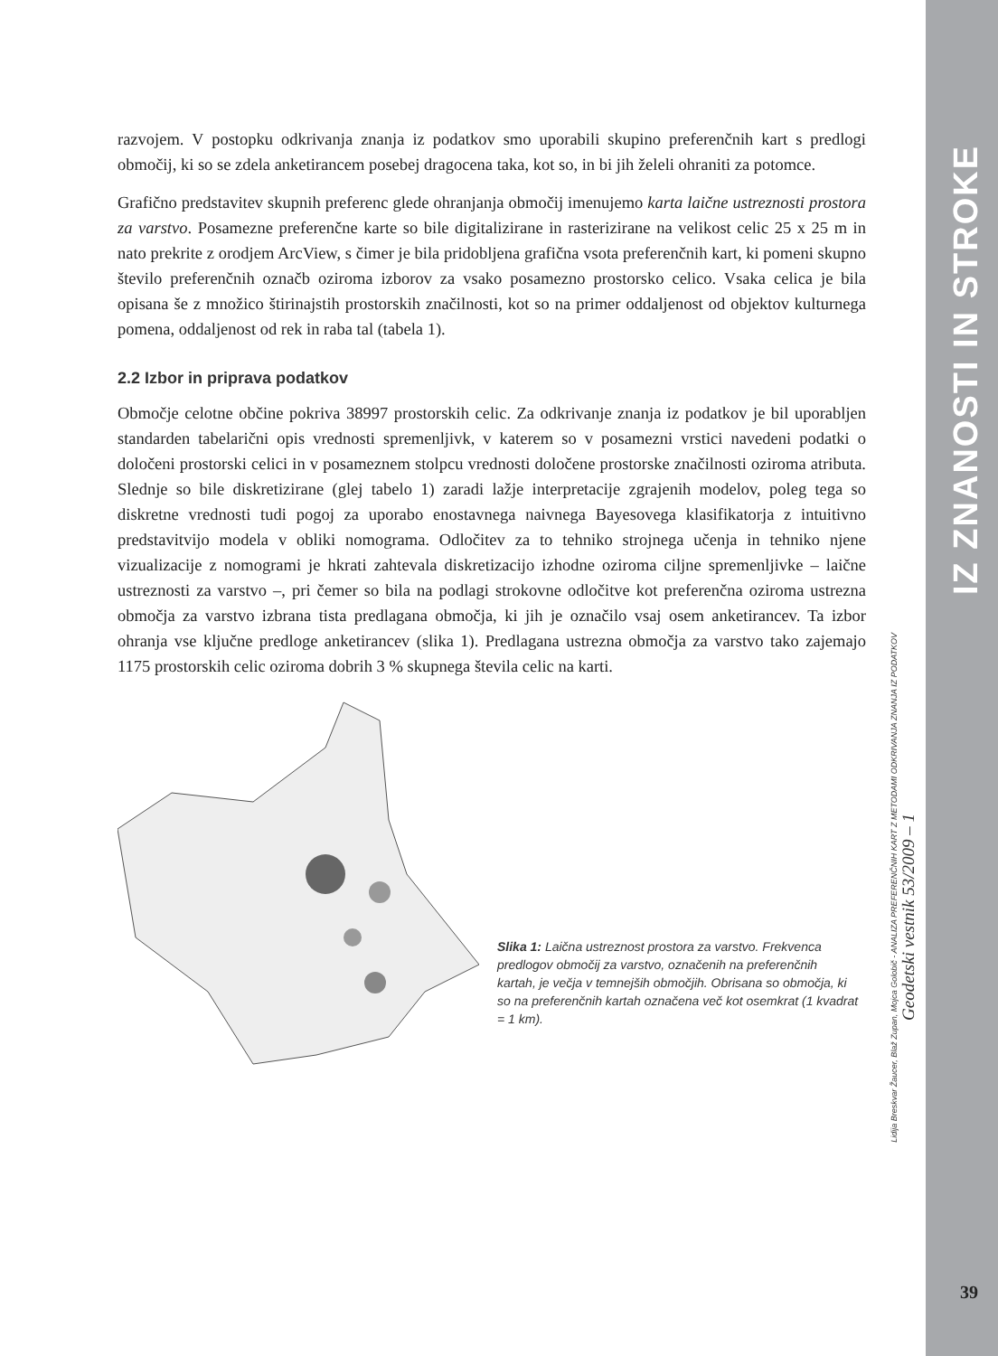razvojem. V postopku odkrivanja znanja iz podatkov smo uporabili skupino preferenčnih kart s predlogi območij, ki so se zdela anketirancem posebej dragocena taka, kot so, in bi jih želeli ohraniti za potomce.
Grafično predstavitev skupnih preferenc glede ohranjanja območij imenujemo karta laične ustreznosti prostora za varstvo. Posamezne preferenčne karte so bile digitalizirane in rasterizirane na velikost celic 25 x 25 m in nato prekrite z orodjem ArcView, s čimer je bila pridobljena grafična vsota preferenčnih kart, ki pomeni skupno število preferenčnih označb oziroma izborov za vsako posamezno prostorsko celico. Vsaka celica je bila opisana še z množico štirinajstih prostorskih značilnosti, kot so na primer oddaljenost od objektov kulturnega pomena, oddaljenost od rek in raba tal (tabela 1).
2.2 Izbor in priprava podatkov
Območje celotne občine pokriva 38997 prostorskih celic. Za odkrivanje znanja iz podatkov je bil uporabljen standarden tabelarični opis vrednosti spremenljivk, v katerem so v posamezni vrstici navedeni podatki o določeni prostorski celici in v posameznem stolpcu vrednosti določene prostorske značilnosti oziroma atributa. Slednje so bile diskretizirane (glej tabelo 1) zaradi lažje interpretacije zgrajenih modelov, poleg tega so diskretne vrednosti tudi pogoj za uporabo enostavnega naivnega Bayesovega klasifikatorja z intuitivno predstavitvijo modela v obliki nomograma. Odločitev za to tehniko strojnega učenja in tehniko njene vizualizacije z nomogrami je hkrati zahtevala diskretizacijo izhodne oziroma ciljne spremenljivke – laične ustreznosti za varstvo –, pri čemer so bila na podlagi strokovne odločitve kot preferenčna oziroma ustrezna območja za varstvo izbrana tista predlagana območja, ki jih je označilo vsaj osem anketirancev. Ta izbor ohranja vse ključne predloge anketirancev (slika 1). Predlagana ustrezna območja za varstvo tako zajemajo 1175 prostorskih celic oziroma dobrih 3 % skupnega števila celic na karti.
Slika 1: Laična ustreznost prostora za varstvo. Frekvenca predlogov območij za varstvo, označenih na preferenčnih kartah, je večja v temnejših območjih. Obrisana so območja, ki so na preferenčnih kartah označena več kot osemkrat (1 kvadrat = 1 km).
IZ ZNANOSTI IN STROKE
Lidija Breskvar Žaucer, Blaž Zupan, Mojca Golobič - ANALIZA PREFERENČNIH KART Z METODAMI ODKRIVANJA ZNANJA IZ PODATKOV
Geodetski vestnik 53/2009 – 1
39